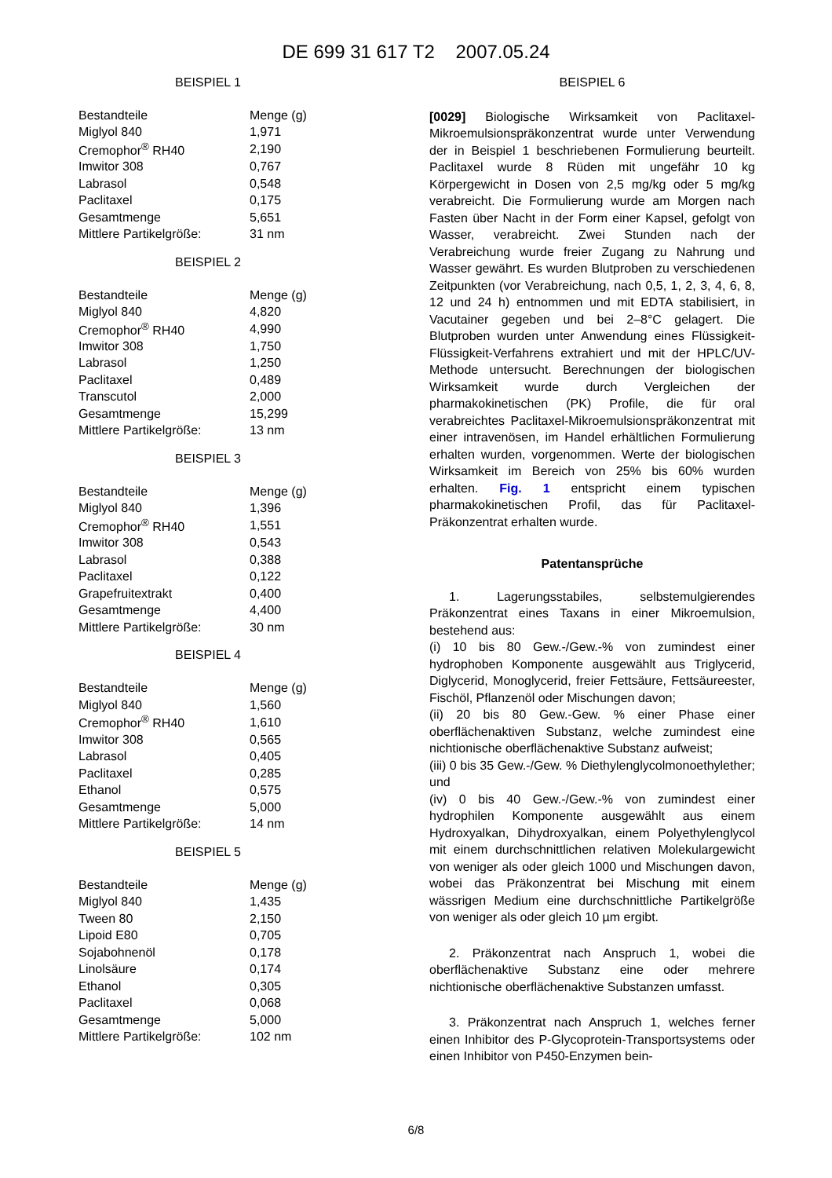DE 699 31 617 T2 2007.05.24
BEISPIEL 1
| Bestandteile | Menge (g) |
| Miglyol 840 | 1,971 |
| Cremophor<sup>®</sup> RH40 | 2,190 |
| Imwitor 308 | 0,767 |
| Labrasol | 0,548 |
| Paclitaxel | 0,175 |
| Gesamtmenge | 5,651 |
| Mittlere Partikelgröße: | 31 nm |
BEISPIEL 2
| Bestandteile | Menge (g) |
| Miglyol 840 | 4,820 |
| Cremophor<sup>®</sup> RH40 | 4,990 |
| Imwitor 308 | 1,750 |
| Labrasol | 1,250 |
| Paclitaxel | 0,489 |
| Transcutol | 2,000 |
| Gesamtmenge | 15,299 |
| Mittlere Partikelgröße: | 13 nm |
BEISPIEL 3
| Bestandteile | Menge (g) |
| Miglyol 840 | 1,396 |
| Cremophor<sup>®</sup> RH40 | 1,551 |
| Imwitor 308 | 0,543 |
| Labrasol | 0,388 |
| Paclitaxel | 0,122 |
| Grapefruitextrakt | 0,400 |
| Gesamtmenge | 4,400 |
| Mittlere Partikelgröße: | 30 nm |
BEISPIEL 4
| Bestandteile | Menge (g) |
| Miglyol 840 | 1,560 |
| Cremophor<sup>®</sup> RH40 | 1,610 |
| Imwitor 308 | 0,565 |
| Labrasol | 0,405 |
| Paclitaxel | 0,285 |
| Ethanol | 0,575 |
| Gesamtmenge | 5,000 |
| Mittlere Partikelgröße: | 14 nm |
BEISPIEL 5
| Bestandteile | Menge (g) |
| Miglyol 840 | 1,435 |
| Tween 80 | 2,150 |
| Lipoid E80 | 0,705 |
| Sojabohnenöl | 0,178 |
| Linolsäure | 0,174 |
| Ethanol | 0,305 |
| Paclitaxel | 0,068 |
| Gesamtmenge | 5,000 |
| Mittlere Partikelgröße: | 102 nm |
BEISPIEL 6
[0029] Biologische Wirksamkeit von Paclitaxel-Mikroemulsionspräkonzentrat wurde unter Verwendung der in Beispiel 1 beschriebenen Formulierung beurteilt. Paclitaxel wurde 8 Rüden mit ungefähr 10 kg Körpergewicht in Dosen von 2,5 mg/kg oder 5 mg/kg verabreicht. Die Formulierung wurde am Morgen nach Fasten über Nacht in der Form einer Kapsel, gefolgt von Wasser, verabreicht. Zwei Stunden nach der Verabreichung wurde freier Zugang zu Nahrung und Wasser gewährt. Es wurden Blutproben zu verschiedenen Zeitpunkten (vor Verabreichung, nach 0,5, 1, 2, 3, 4, 6, 8, 12 und 24 h) entnommen und mit EDTA stabilisiert, in Vacutainer gegeben und bei 2–8°C gelagert. Die Blutproben wurden unter Anwendung eines Flüssigkeit-Flüssigkeit-Verfahrens extrahiert und mit der HPLC/UV-Methode untersucht. Berechnungen der biologischen Wirksamkeit wurde durch Vergleichen der pharmakokinetischen (PK) Profile, die für oral verabreichtes Paclitaxel-Mikroemulsionspräkonzentrat mit einer intravenösen, im Handel erhältlichen Formulierung erhalten wurden, vorgenommen. Werte der biologischen Wirksamkeit im Bereich von 25% bis 60% wurden erhalten. Fig. 1 entspricht einem typischen pharmakokinetischen Profil, das für Paclitaxel-Präkonzentrat erhalten wurde.
Patentansprüche
1. Lagerungsstabiles, selbstemulgierendes Präkonzentrat eines Taxans in einer Mikroemulsion, bestehend aus:
(i) 10 bis 80 Gew.-/Gew.-% von zumindest einer hydrophoben Komponente ausgewählt aus Triglycerid, Diglycerid, Monoglycerid, freier Fettsäure, Fettsäureester, Fischöl, Pflanzenöl oder Mischungen davon;
(ii) 20 bis 80 Gew.-Gew. % einer Phase einer oberflächenaktiven Substanz, welche zumindest eine nichtionische oberflächenaktive Substanz aufweist;
(iii) 0 bis 35 Gew.-/Gew. % Diethylenglycolmonoethylether; und
(iv) 0 bis 40 Gew.-/Gew.-% von zumindest einer hydrophilen Komponente ausgewählt aus einem Hydroxyalkan, Dihydroxyalkan, einem Polyethylenglycol mit einem durchschnittlichen relativen Molekulargewicht von weniger als oder gleich 1000 und Mischungen davon, wobei das Präkonzentrat bei Mischung mit einem wässrigen Medium eine durchschnittliche Partikelgröße von weniger als oder gleich 10 µm ergibt.
2. Präkonzentrat nach Anspruch 1, wobei die oberflächenaktive Substanz eine oder mehrere nichtionische oberflächenaktive Substanzen umfasst.
3. Präkonzentrat nach Anspruch 1, welches ferner einen Inhibitor des P-Glycoprotein-Transportsystems oder einen Inhibitor von P450-Enzymen bein-
6/8